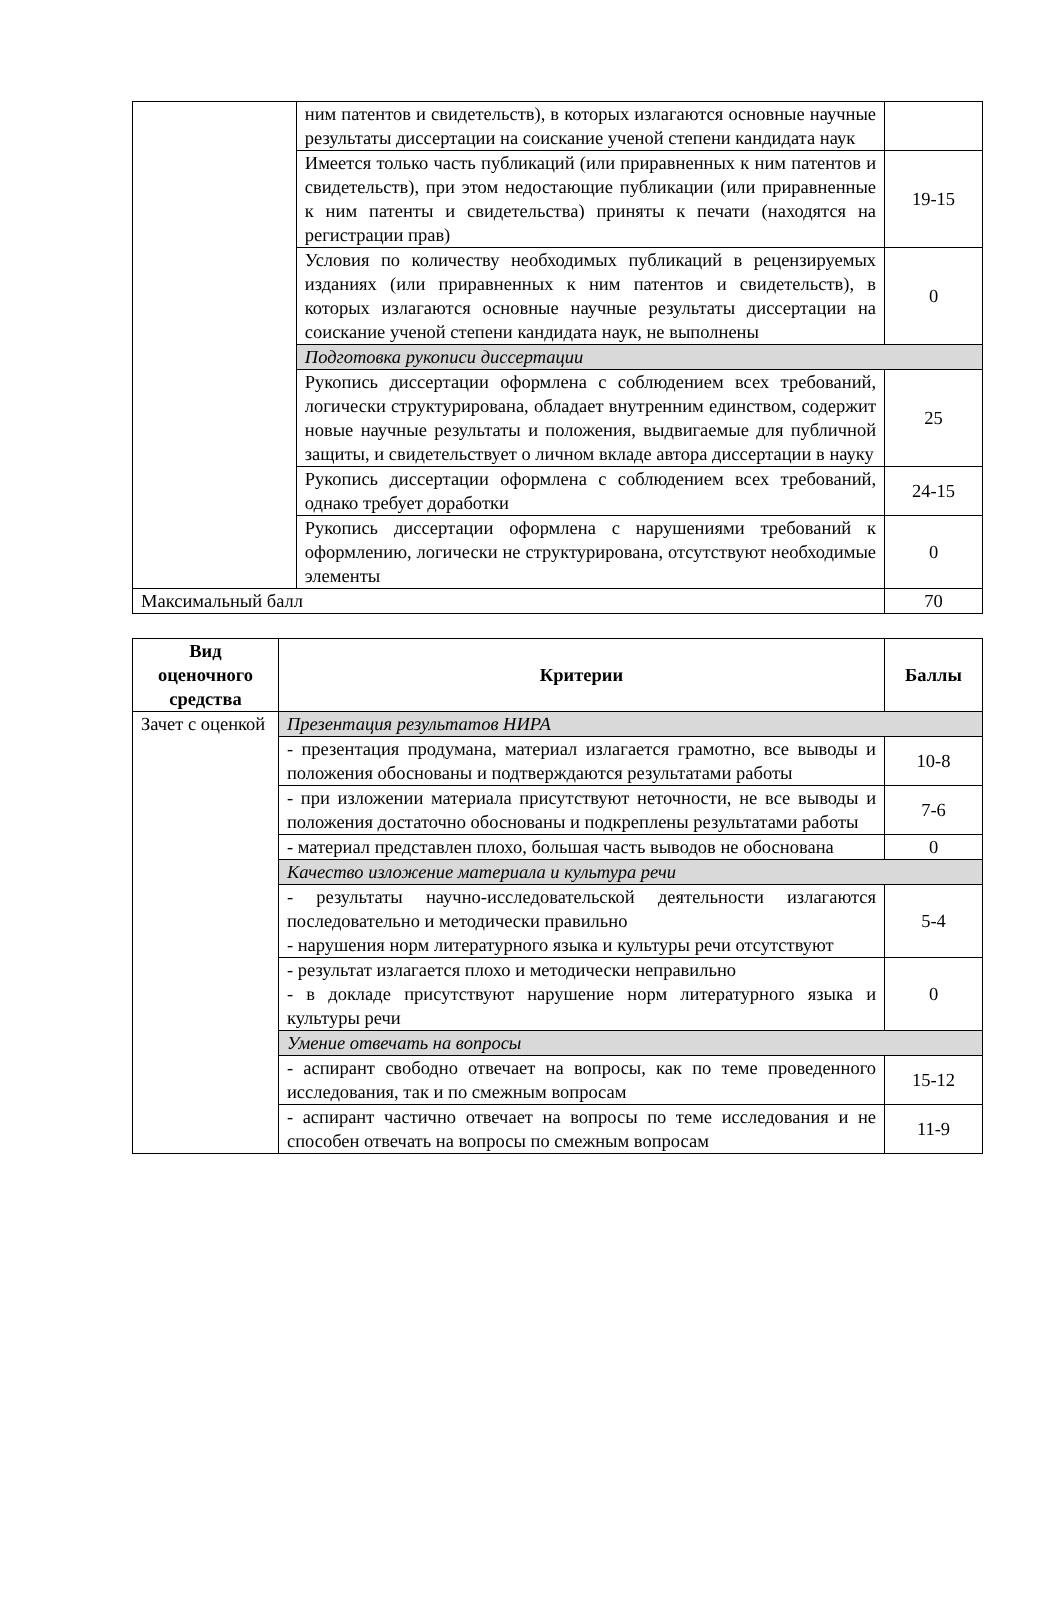| | ним патентов и свидетельств), в которых излагаются основные научные результаты диссертации на соискание ученой степени кандидата наук | |
| | Имеется только часть публикаций (или приравненных к ним патентов и свидетельств), при этом недостающие публикации (или приравненные к ним патенты и свидетельства) приняты к печати (находятся на регистрации прав) | 19-15 |
| | Условия по количеству необходимых публикаций в рецензируемых изданиях (или приравненных к ним патентов и свидетельств), в которых излагаются основные научные результаты диссертации на соискание ученой степени кандидата наук, не выполнены | 0 |
| | Подготовка рукописи диссертации | |
| | Рукопись диссертации оформлена с соблюдением всех требований, логически структурирована, обладает внутренним единством, содержит новые научные результаты и положения, выдвигаемые для публичной защиты, и свидетельствует о личном вкладе автора диссертации в науку | 25 |
| | Рукопись диссертации оформлена с соблюдением всех требований, однако требует доработки | 24-15 |
| | Рукопись диссертации оформлена с нарушениями требований к оформлению, логически не структурирована, отсутствуют необходимые элементы | 0 |
| Максимальный балл | | 70 |
| Вид оценочного средства | Критерии | Баллы |
| --- | --- | --- |
| Зачет с оценкой | Презентация результатов НИРА | |
| | - презентация продумана, материал излагается грамотно, все выводы и положения обоснованы и подтверждаются результатами работы | 10-8 |
| | - при изложении материала присутствуют неточности, не все выводы и положения достаточно обоснованы и подкреплены результатами работы | 7-6 |
| | - материал представлен плохо, большая часть выводов не обоснована | 0 |
| | Качество изложение материала и культура речи | |
| | - результаты научно-исследовательской деятельности излагаются последовательно и методически правильно - нарушения норм литературного языка и культуры речи отсутствуют | 5-4 |
| | - результат излагается плохо и методически неправильно - в докладе присутствуют нарушение норм литературного языка и культуры речи | 0 |
| | Умение отвечать на вопросы | |
| | - аспирант свободно отвечает на вопросы, как по теме проведенного исследования, так и по смежным вопросам | 15-12 |
| | - аспирант частично отвечает на вопросы по теме исследования и не способен отвечать на вопросы по смежным вопросам | 11-9 |